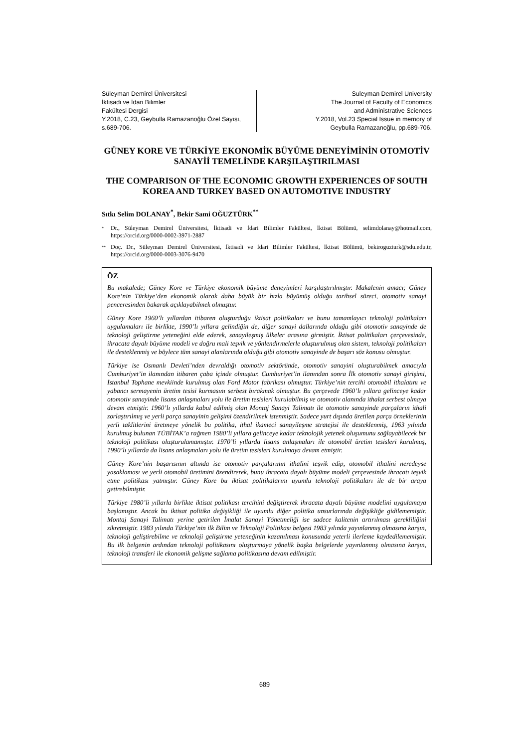Süleyman Demirel Üniversitesi
İktisadi ve İdari Bilimler
Fakültesi Dergisi
Y.2018, C.23, Geybulla Ramazanoğlu Özel Sayısı,
s.689-706.
Suleyman Demirel University
The Journal of Faculty of Economics
and Administrative Sciences
Y.2018, Vol.23 Special Issue in memory of
Geybulla Ramazanoğlu, pp.689-706.
GÜNEY KORE VE TÜRKİYE EKONOMİK BÜYÜME DENEYİMİNİN OTOMOTİV SANAYİİ TEMELİNDE KARŞILAŞTIRILMASI
THE COMPARISON OF THE ECONOMIC GROWTH EXPERIENCES OF SOUTH KOREA AND TURKEY BASED ON AUTOMOTIVE INDUSTRY
Sıtkı Selim DOLANAY<sup>*</sup>, Bekir Sami OĞUZTÜRK<sup>**</sup>
<sup>*</sup> Dr., Süleyman Demirel Üniversitesi, İktisadi ve İdari Bilimler Fakültesi, İktisat Bölümü, selimdolanay@hotmail.com, https://orcid.org/0000-0002-3971-2887
<sup>**</sup> Doç. Dr., Süleyman Demirel Üniversitesi, İktisadi ve İdari Bilimler Fakültesi, İktisat Bölümü, bekiroguzturk@sdu.edu.tr, https://orcid.org/0000-0003-3076-9470
ÖZ
Bu makalede; Güney Kore ve Türkiye ekonomik büyüme deneyimleri karşılaştırılmıştır. Makalenin amacı; Güney Kore‘nin Türkiye’den ekonomik olarak daha büyük bir hızla büyümüş olduğu tarihsel süreci, otomotiv sanayi penceresinden bakarak açıklayabilmek olmuştur.
Güney Kore 1960’lı yıllardan itibaren oluşturduğu iktisat politikaları ve bunu tamamlayıcı teknoloji politikaları uygulamaları ile birlikte, 1990’lı yıllara gelindiğin de, diğer sanayi dallarında olduğu gibi otomotiv sanayinde de teknoloji geliştirme yeteneğini elde ederek, sanayileşmiş ülkeler arasına girmiştir. İktisat politikaları çerçevesinde, ihracata dayalı büyüme modeli ve doğru mali teşvik ve yönlendirmelerle oluşturulmuş olan sistem, teknoloji politikaları ile desteklenmiş ve böylece tüm sanayi alanlarında olduğu gibi otomotiv sanayinde de başarı söz konusu olmuştur.
Türkiye ise Osmanlı Devleti’nden devraldığı otomotiv sektöründe, otomotiv sanayini oluşturabilmek amacıyla Cumhuriyet’in ilanından itibaren çaba içinde olmuştur. Cumhuriyet’in ilanından sonra İlk otomotiv sanayi girişimi, İstanbul Tophane mevkiinde kurulmuş olan Ford Motor fabrikası olmuştur. Türkiye’nin tercihi otomobil ithalatını ve yabancı sermayenin üretim tesisi kurmasını serbest bırakmak olmuştur. Bu çerçevede 1960’lı yıllara gelinceye kadar otomotiv sanayinde lisans anlaşmaları yolu ile üretim tesisleri kurulabilmiş ve otomotiv alanında ithalat serbest olmaya devam etmiştir. 1960’lı yıllarda kabul edilmiş olan Montaj Sanayi Talimatı ile otomotiv sanayinde parçaların ithali zorlaştırılmış ve yerli parça sanayinin gelişimi özendirilmek istenmiştir. Sadece yurt dışında üretilen parça örneklerinin yerli taklitlerini üretmeye yönelik bu politika, ithal ikameci sanayileşme stratejisi ile desteklenmiş, 1963 yılında kurulmuş bulunan TÜBİTAK’a rağmen 1980’li yıllara gelinceye kadar teknolojik yetenek oluşumunu sağlayabilecek bir teknoloji politikası oluşturulamamıştır. 1970’li yıllarda lisans anlaşmaları ile otomobil üretim tesisleri kurulmuş, 1990’lı yıllarda da lisans anlaşmaları yolu ile üretim tesisleri kurulmaya devam etmiştir.
Güney Kore’nin başarısının altında ise otomotiv parçalarının ithalini teşvik edip, otomobil ithalini neredeyse yasaklaması ve yerli otomobil üretimini özendirerek, bunu ihracata dayalı büyüme modeli çerçevesinde ihracatı teşvik etme politikası yatmıştır. Güney Kore bu iktisat politikalarını uyumlu teknoloji politikaları ile de bir araya getirebilmiştir.
Türkiye 1980’li yıllarla birlikte iktisat politikası tercihini değiştirerek ihracata dayalı büyüme modelini uygulamaya başlamıştır. Ancak bu iktisat politika değişikliği ile uyumlu diğer politika unsurlarında değişikliğe gidilememiştir. Montaj Sanayi Talimatı yerine getirilen İmalat Sanayi Yönetmeliği ise sadece kalitenin artırılması gerekliliğini zikretmiştir. 1983 yılında Türkiye’nin ilk Bilim ve Teknoloji Politikası belgesi 1983 yılında yayınlanmış olmasına karşın, teknoloji geliştirebilme ve teknoloji geliştirme yeteneğinin kazanılması konusunda yeterli ilerleme kaydedilememiştir. Bu ilk belgenin ardından teknoloji politikasını oluşturmaya yönelik başka belgelerde yayınlanmış olmasına karşın, teknoloji transferi ile ekonomik gelişme sağlama politikasına devam edilmiştir.
689